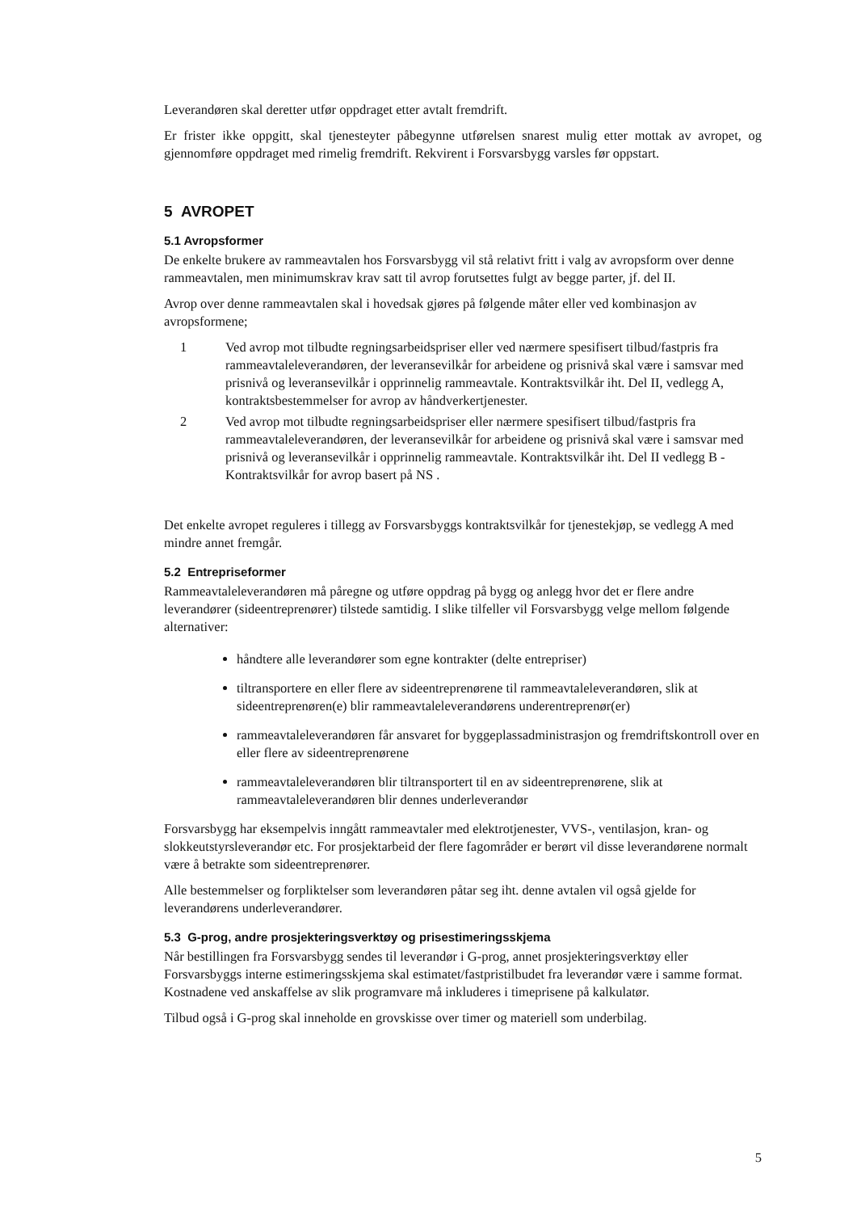Leverandøren skal deretter utfør oppdraget etter avtalt fremdrift.
Er frister ikke oppgitt, skal tjenesteyter påbegynne utførelsen snarest mulig etter mottak av avropet, og gjennomføre oppdraget med rimelig fremdrift. Rekvirent i Forsvarsbygg varsles før oppstart.
5 AVROPET
5.1 Avropsformer
De enkelte brukere av rammeavtalen hos Forsvarsbygg vil stå relativt fritt i valg av avropsform over denne rammeavtalen, men minimumskrav krav satt til avrop forutsettes fulgt av begge parter, jf. del II.
Avrop over denne rammeavtalen skal i hovedsak gjøres på følgende måter eller ved kombinasjon av avropsformene;
1 Ved avrop mot tilbudte regningsarbeidspriser eller ved nærmere spesifisert tilbud/fastpris fra rammeavtaleleverandøren, der leveransevilkår for arbeidene og prisnivå skal være i samsvar med prisnivå og leveransevilkår i opprinnelig rammeavtale. Kontraktsvilkår iht. Del II, vedlegg A, kontraktsbestemmelser for avrop av håndverkertjenester.
2 Ved avrop mot tilbudte regningsarbeidspriser eller nærmere spesifisert tilbud/fastpris fra rammeavtaleleverandøren, der leveransevilkår for arbeidene og prisnivå skal være i samsvar med prisnivå og leveransevilkår i opprinnelig rammeavtale. Kontraktsvilkår iht. Del II vedlegg B - Kontraktsvilkår for avrop basert på NS .
Det enkelte avropet reguleres i tillegg av Forsvarsbyggs kontraktsvilkår for tjenestekjøp, se vedlegg A med mindre annet fremgår.
5.2 Entrepriseformer
Rammeavtaleleverandøren må påregne og utføre oppdrag på bygg og anlegg hvor det er flere andre leverandører (sideentreprenører) tilstede samtidig. I slike tilfeller vil Forsvarsbygg velge mellom følgende alternativer:
håndtere alle leverandører som egne kontrakter (delte entrepriser)
tiltransportere en eller flere av sideentreprenørene til rammeavtaleleverandøren, slik at sideentreprenøren(e) blir rammeavtaleleverandørens underentreprenør(er)
rammeavtaleleverandøren får ansvaret for byggeplassadministrasjon og fremdriftskontroll over en eller flere av sideentreprenørene
rammeavtaleleverandøren blir tiltransportert til en av sideentreprenørene, slik at rammeavtaleleverandøren blir dennes underleverandør
Forsvarsbygg har eksempelvis inngått rammeavtaler med elektrotjenester, VVS-, ventilasjon, kran- og slokkeutstyrsleverandør etc. For prosjektarbeid der flere fagområder er berørt vil disse leverandørene normalt være å betrakte som sideentreprenører.
Alle bestemmelser og forpliktelser som leverandøren påtar seg iht. denne avtalen vil også gjelde for leverandørens underleverandører.
5.3 G-prog, andre prosjekteringsverktøy og prisestimeringsskjema
Når bestillingen fra Forsvarsbygg sendes til leverandør i G-prog, annet prosjekteringsverktøy eller Forsvarsbyggs interne estimeringsskjema skal estimatet/fastpristilbudet fra leverandør være i samme format. Kostnadene ved anskaffelse av slik programvare må inkluderes i timeprisene på kalkulatør.
Tilbud også i G-prog skal inneholde en grovskisse over timer og materiell som underbilag.
5